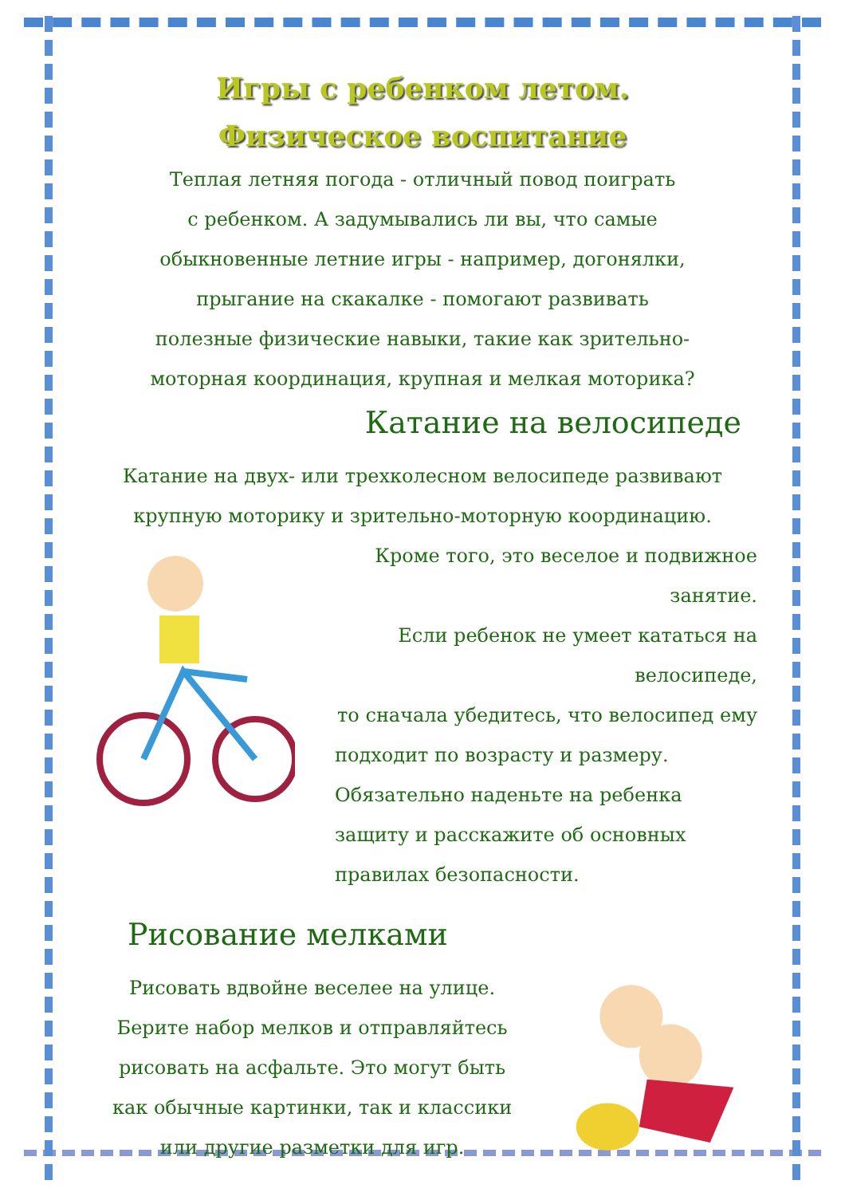Игры с ребенком летом.
Физическое воспитание
Теплая летняя погода - отличный повод поиграть
с ребенком. А задумывались ли вы, что самые
обыкновенные летние игры - например, догонялки,
прыгание на скакалке - помогают развивать
полезные физические навыки, такие как зрительно-
моторная координация, крупная и мелкая моторика?
Катание на велосипеде
Катание на двух- или трехколесном велосипеде развивают
крупную моторику и зрительно-моторную координацию.
Кроме того, это веселое и подвижное занятие.
Если ребенок не умеет кататься на велосипеде,
то сначала убедитесь, что велосипед ему
подходит по возрасту и размеру.
Обязательно наденьте на ребенка
защиту и расскажите об основных
правилах безопасности.
Рисование мелками
Рисовать вдвойне веселее на улице.
Берите набор мелков и отправляйтесь
рисовать на асфальте. Это могут быть
как обычные картинки, так и классики
или другие разметки для игр.